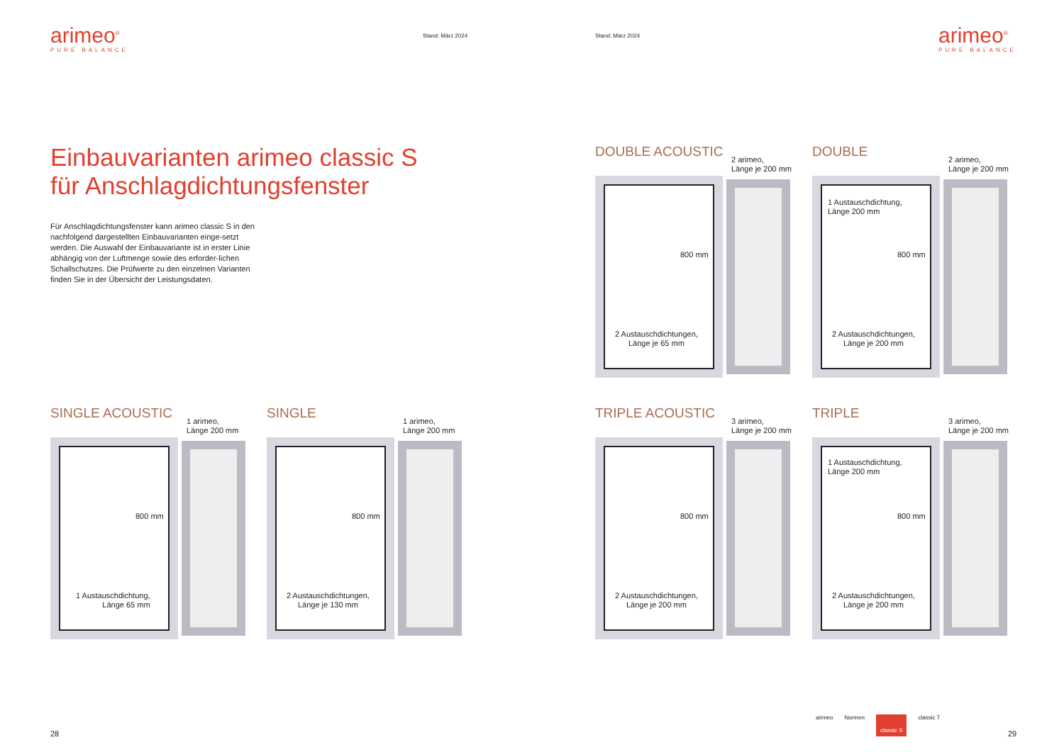arimeo<sup>®</sup>
PURE BALANCE
Stand: März 2024
Einbauvarianten arimeo classic S
für Anschlagdichtungsfenster
Für Anschlagdichtungsfenster kann arimeo classic S in den nachfolgend dargestellten Einbauvarianten einge-setzt werden. Die Auswahl der Einbauvariante ist in erster Linie abhängig von der Luftmenge sowie des erforder-lichen Schallschutzes. Die Prüfwerte zu den einzelnen Varianten finden Sie in der Übersicht der Leistungsdaten.
SINGLE ACOUSTIC
1 arimeo,
Länge 200 mm
800 mm
1 Austauschdichtung,
Länge 65 mm
SINGLE
1 arimeo,
Länge 200 mm
800 mm
2 Austauschdichtungen,
Länge je 130 mm
28
Stand: März 2024 arimeo<sup>®</sup>
PURE BALANCE
DOUBLE ACOUSTIC
2 arimeo,
Länge je 200 mm
800 mm
2 Austauschdichtungen,
Länge je 65 mm
DOUBLE
2 arimeo,
Länge je 200 mm
1 Austauschdichtung,
Länge 200 mm
800 mm
2 Austauschdichtungen,
Länge je 200 mm
TRIPLE ACOUSTIC
3 arimeo,
Länge je 200 mm
800 mm
2 Austauschdichtungen,
Länge je 200 mm
TRIPLE
3 arimeo,
Länge je 200 mm
1 Austauschdichtung,
Länge 200 mm
800 mm
2 Austauschdichtungen,
Länge je 200 mm
arimeo Normen classic S classic T
29